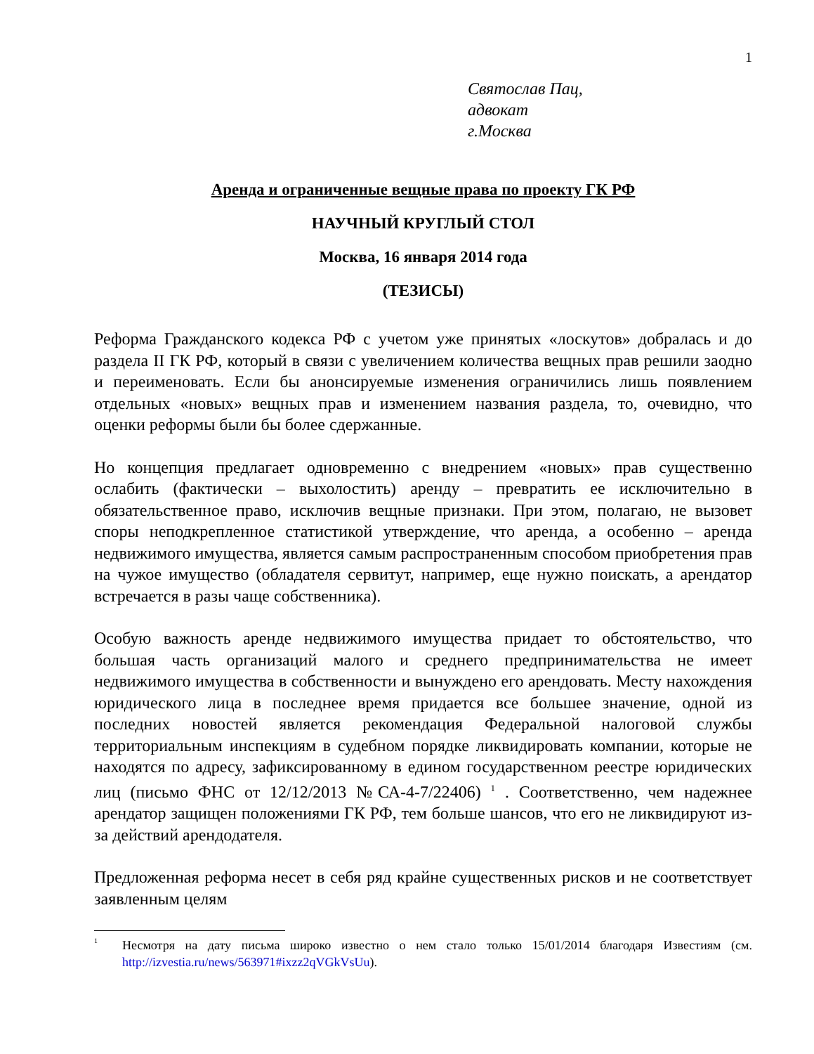1
Святослав Пац,
адвокат
г.Москва
Аренда и ограниченные вещные права по проекту ГК РФ
НАУЧНЫЙ КРУГЛЫЙ СТОЛ
Москва, 16 января 2014 года
(ТЕЗИСЫ)
Реформа Гражданского кодекса РФ с учетом уже принятых «лоскутов» добралась и до раздела II ГК РФ, который в связи с увеличением количества вещных прав решили заодно и переименовать. Если бы анонсируемые изменения ограничились лишь появлением отдельных «новых» вещных прав и изменением названия раздела, то, очевидно, что оценки реформы были бы более сдержанные.
Но концепция предлагает одновременно с внедрением «новых» прав существенно ослабить (фактически – выхолостить) аренду – превратить ее исключительно в обязательственное право, исключив вещные признаки. При этом, полагаю, не вызовет споры неподкрепленное статистикой утверждение, что аренда, а особенно – аренда недвижимого имущества, является самым распространенным способом приобретения прав на чужое имущество (обладателя сервитут, например, еще нужно поискать, а арендатор встречается в разы чаще собственника).
Особую важность аренде недвижимого имущества придает то обстоятельство, что большая часть организаций малого и среднего предпринимательства не имеет недвижимого имущества в собственности и вынуждено его арендовать. Месту нахождения юридического лица в последнее время придается все большее значение, одной из последних новостей является рекомендация Федеральной налоговой службы территориальным инспекциям в судебном порядке ликвидировать компании, которые не находятся по адресу, зафиксированному в едином государственном реестре юридических лиц (письмо ФНС от 12/12/2013 №СА-4-7/22406) <sup>1</sup> . Соответственно, чем надежнее арендатор защищен положениями ГК РФ, тем больше шансов, что его не ликвидируют из-за действий арендодателя.
Предложенная реформа несет в себя ряд крайне существенных рисков и не соответствует заявленным целям
<sup>1</sup> Несмотря на дату письма широко известно о нем стало только 15/01/2014 благодаря Известиям (см. http://izvestia.ru/news/563971#ixzz2qVGkVsUu).